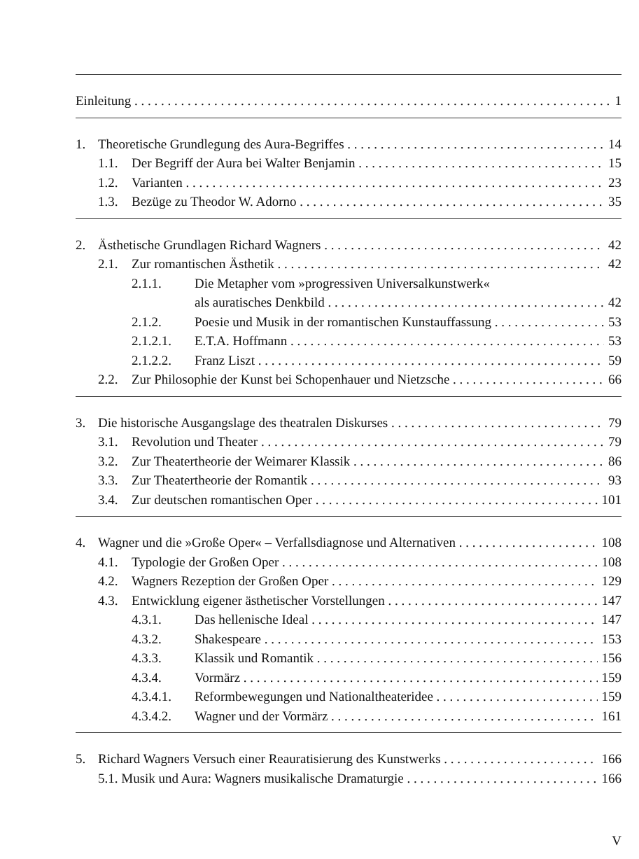Einleitung 1
1. Theoretische Grundlegung des Aura-Begriffes 14
1.1. Der Begriff der Aura bei Walter Benjamin 15
1.2. Varianten 23
1.3. Bezüge zu Theodor W. Adorno 35
2. Ästhetische Grundlagen Richard Wagners 42
2.1. Zur romantischen Ästhetik 42
2.1.1. Die Metapher vom »progressiven Universalkunstwerk«
als auratisches Denkbild 42
2.1.2. Poesie und Musik in der romantischen Kunstauffassung 53
2.1.2.1. E.T.A. Hoffmann 53
2.1.2.2. Franz Liszt 59
2.2. Zur Philosophie der Kunst bei Schopenhauer und Nietzsche 66
3. Die historische Ausgangslage des theatralen Diskurses 79
3.1. Revolution und Theater 79
3.2. Zur Theatertheorie der Weimarer Klassik 86
3.3. Zur Theatertheorie der Romantik 93
3.4. Zur deutschen romantischen Oper 101
4. Wagner und die »Große Oper« – Verfallsdiagnose und Alternativen 108
4.1. Typologie der Großen Oper 108
4.2. Wagners Rezeption der Großen Oper 129
4.3. Entwicklung eigener ästhetischer Vorstellungen 147
4.3.1. Das hellenische Ideal 147
4.3.2. Shakespeare 153
4.3.3. Klassik und Romantik 156
4.3.4. Vormärz 159
4.3.4.1. Reformbewegungen und Nationaltheateridee 159
4.3.4.2. Wagner und der Vormärz 161
5. Richard Wagners Versuch einer Reauratisierung des Kunstwerks 166
5.1. Musik und Aura: Wagners musikalische Dramaturgie 166
V